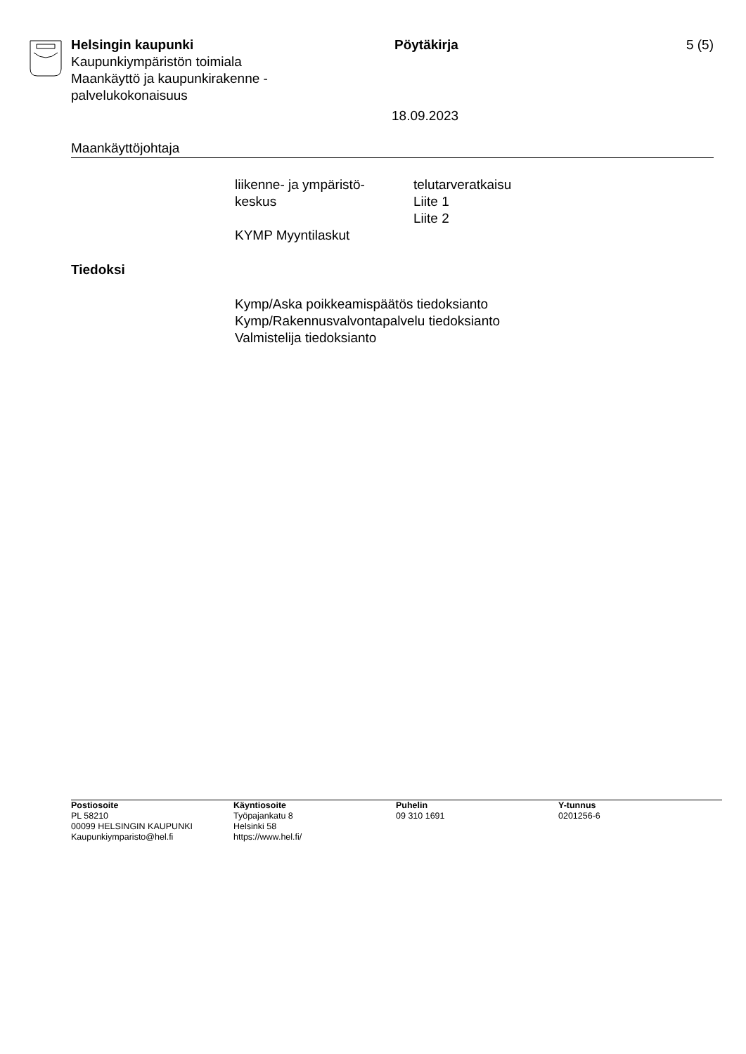Helsingin kaupunki
Kaupunkiympäristön toimiala
Maankäyttö ja kaupunkirakenne -
palvelukokonaisuus
Pöytäkirja 5 (5)
18.09.2023
Maankäyttöjohtaja
| liikenne- ja ympäristö- keskus | telutarveratkaisu Liite 1 Liite 2 |
| KYMP Myyntilaskut | |
Tiedoksi
Kymp/Aska poikkeamispäätös tiedoksianto
Kymp/Rakennusvalvontapalvelu tiedoksianto
Valmistelija tiedoksianto
Postiosoite
PL 58210
00099 HELSINGIN KAUPUNKI
Kaupunkiymparisto@hel.fi
Käyntiosoite
Työpajankatu 8
Helsinki 58
https://www.hel.fi/
Puhelin
09 310 1691
Y-tunnus
0201256-6